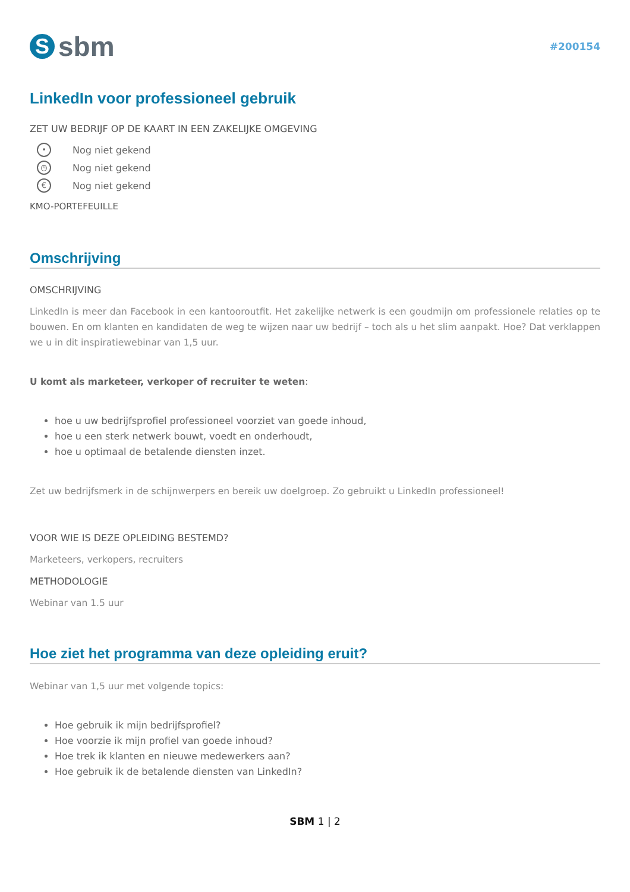Ssbm
#200154
LinkedIn voor professioneel gebruik
ZET UW BEDRIJF OP DE KAART IN EEN ZAKELIJKE OMGEVING
• Nog niet gekend
◷ Nog niet gekend
€ Nog niet gekend
KMO-PORTEFEUILLE
Omschrijving
OMSCHRIJVING
LinkedIn is meer dan Facebook in een kantooroutfit. Het zakelijke netwerk is een goudmijn om professionele relaties op te bouwen. En om klanten en kandidaten de weg te wijzen naar uw bedrijf – toch als u het slim aanpakt. Hoe? Dat verklappen we u in dit inspiratiewebinar van 1,5 uur.
U komt als marketeer, verkoper of recruiter te weten:
hoe u uw bedrijfsprofiel professioneel voorziet van goede inhoud,
hoe u een sterk netwerk bouwt, voedt en onderhoudt,
hoe u optimaal de betalende diensten inzet.
Zet uw bedrijfsmerk in de schijnwerpers en bereik uw doelgroep. Zo gebruikt u LinkedIn professioneel!
VOOR WIE IS DEZE OPLEIDING BESTEMD?
Marketeers, verkopers, recruiters
METHODOLOGIE
Webinar van 1.5 uur
Hoe ziet het programma van deze opleiding eruit?
Webinar van 1,5 uur met volgende topics:
Hoe gebruik ik mijn bedrijfsprofiel?
Hoe voorzie ik mijn profiel van goede inhoud?
Hoe trek ik klanten en nieuwe medewerkers aan?
Hoe gebruik ik de betalende diensten van LinkedIn?
SBM 1 | 2